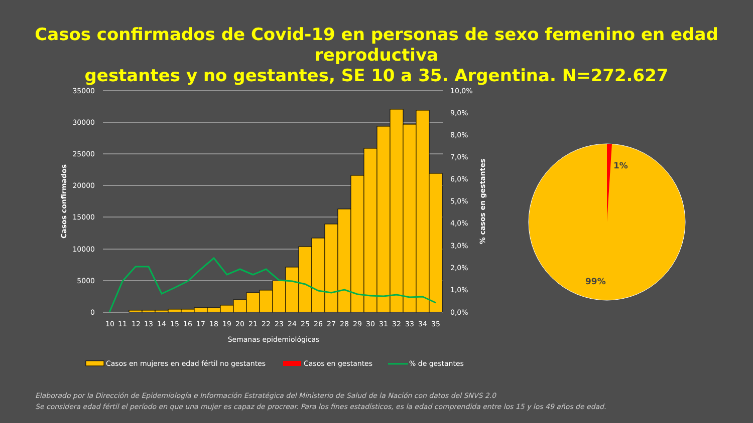Casos confirmados de Covid-19 en personas de sexo femenino en edad reproductiva
gestantes y no gestantes, SE 10 a 35. Argentina. N=272.627
35000
30000
25000
20000
15000
10000
5000
0
10,0%
9,0%
8,0%
7,0%
6,0%
5,0%
4,0%
3,0%
2,0%
1,0%
0,0%
Casos confirmados
% casos en gestantes
10
11
12
13
14
15
16
17
18
19
20
21
22
23
24
25
26
27
28
29
30
31
32
33
34
35
Semanas epidemiológicas
Casos en mujeres en edad fértil no gestantes
Casos en gestantes
% de gestantes
1%
99%
Elaborado por la Dirección de Epidemiología e Información Estratégica del Ministerio de Salud de la Nación con datos del SNVS 2.0
Se considera edad fértil el período en que una mujer es capaz de procrear. Para los fines estadísticos, es la edad comprendida entre los 15 y los 49 años de edad.